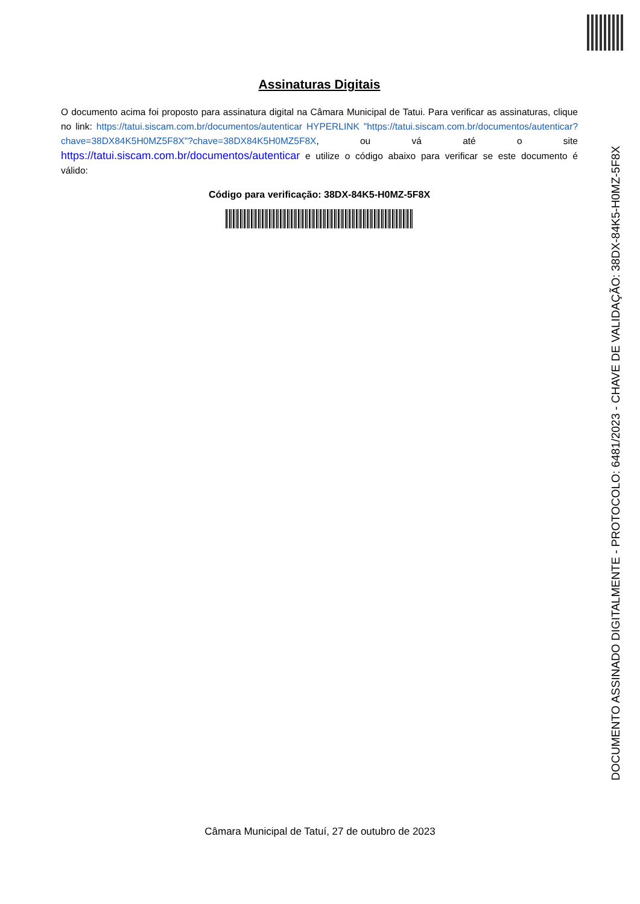Assinaturas Digitais
O documento acima foi proposto para assinatura digital na Câmara Municipal de Tatui. Para verificar as assinaturas, clique no link: https://tatui.siscam.com.br/documentos/autenticar HYPERLINK "https://tatui.siscam.com.br/documentos/autenticar?chave=38DX84K5H0MZ5F8X"?chave=38DX84K5H0MZ5F8X, ou vá até o site https://tatui.siscam.com.br/documentos/autenticar e utilize o código abaixo para verificar se este documento é válido:
Código para verificação: 38DX-84K5-H0MZ-5F8X
Câmara Municipal de Tatuí, 27 de outubro de 2023
DOCUMENTO ASSINADO DIGITALMENTE - PROTOCOLO: 6481/2023 - CHAVE DE VALIDAÇÃO: 38DX-84K5-H0MZ-5F8X